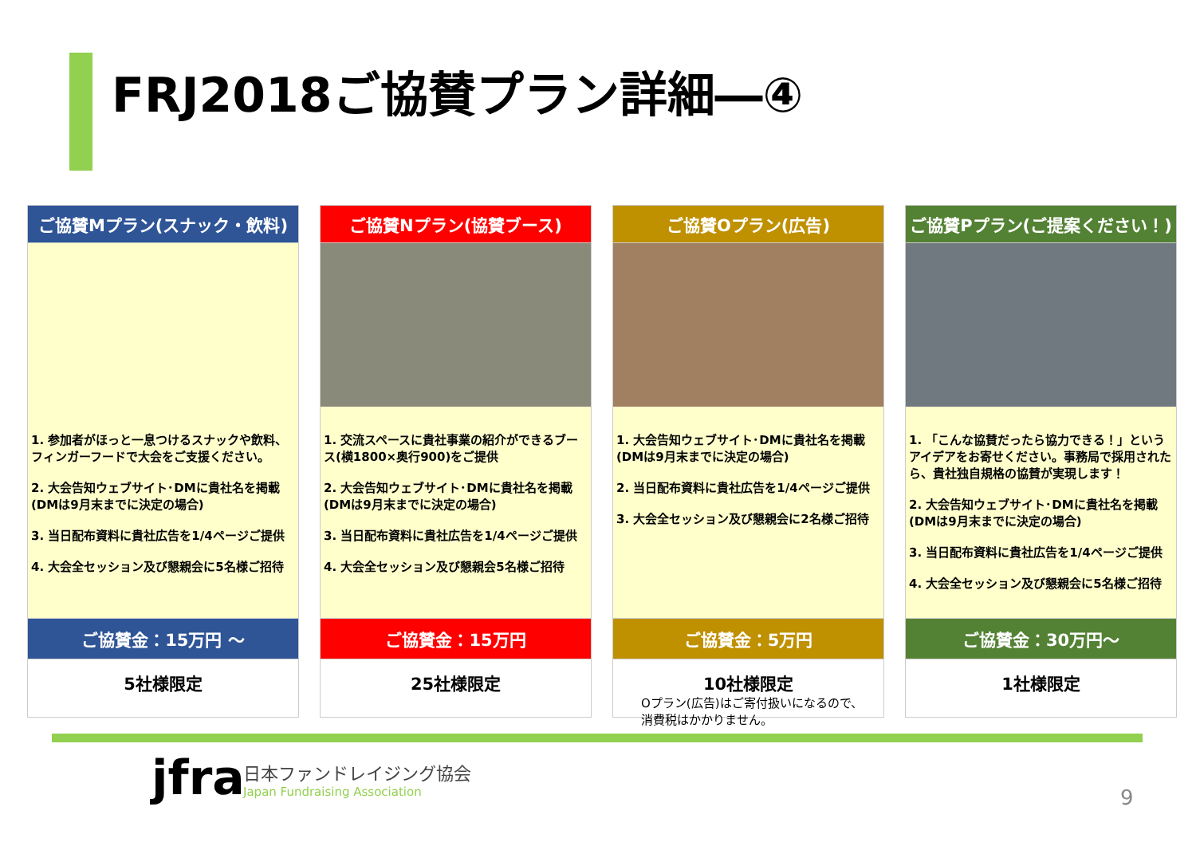FRJ2018ご協賛プラン詳細―④
| ご協賛Mプラン(スナック・飲料) | | ご協賛Nプラン(協賛ブース) | | ご協賛Oプラン(広告) | | ご協賛Pプラン(ご提案ください！) |
| 1. 参加者がほっと一息つけるスナックや飲料、フィンガーフードで大会をご支援ください。 2. 大会告知ウェブサイト･DMに貴社名を掲載(DMは9月末までに決定の場合) 3. 当日配布資料に貴社広告を1/4ページご提供 4. 大会全セッション及び懇親会に5名様ご招待 | | 1. 交流スペースに貴社事業の紹介ができるブース(横1800×奥行900)をご提供 2. 大会告知ウェブサイト･DMに貴社名を掲載(DMは9月末までに決定の場合) 3. 当日配布資料に貴社広告を1/4ページご提供 4. 大会全セッション及び懇親会5名様ご招待 | | 1. 大会告知ウェブサイト･DMに貴社名を掲載(DMは9月末までに決定の場合) 2. 当日配布資料に貴社広告を1/4ページご提供 3. 大会全セッション及び懇親会に2名様ご招待 | | 1. 「こんな協賛だったら協力できる！」というアイデアをお寄せください。事務局で採用されたら、貴社独自規格の協賛が実現します！ 2. 大会告知ウェブサイト･DMに貴社名を掲載(DMは9月末までに決定の場合) 3. 当日配布資料に貴社広告を1/4ページご提供 4. 大会全セッション及び懇親会に5名様ご招待 |
| ご協賛金：15万円 ～ | | ご協賛金：15万円 | | ご協賛金：5万円 | | ご協賛金：30万円～ |
| 5社様限定 | | 25社様限定 | | 10社様限定 | | 1社様限定 |
Oプラン(広告)はご寄付扱いになるので、
消費税はかかりません。
jfra
日本ファンドレイジング協会
Japan Fundraising Association
9